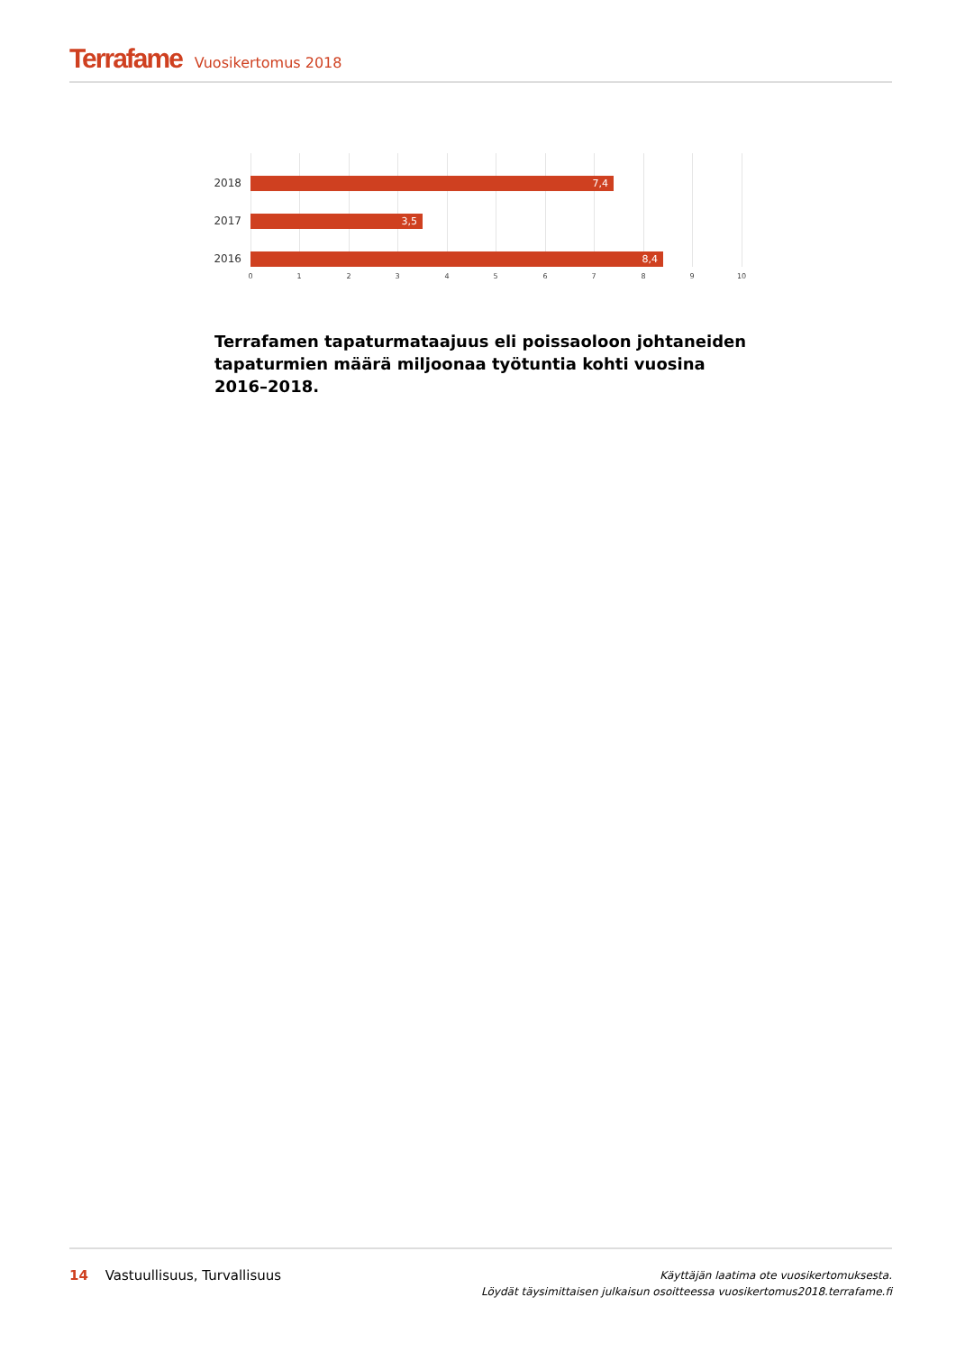Terrafame Vuosikertomus 2018
2018
7,4
2017
3,5
2016
8,4
0 1 2 3 4 5 6 7 8 9 10
Terrafamen tapaturmataajuus eli poissaoloon johtaneiden tapaturmien määrä miljoonaa työtuntia kohti vuosina 2016–2018.
14 Vastuullisuus, Turvallisuus
Käyttäjän laatima ote vuosikertomuksesta.
Löydät täysimittaisen julkaisun osoitteessa vuosikertomus2018.terrafame.fi